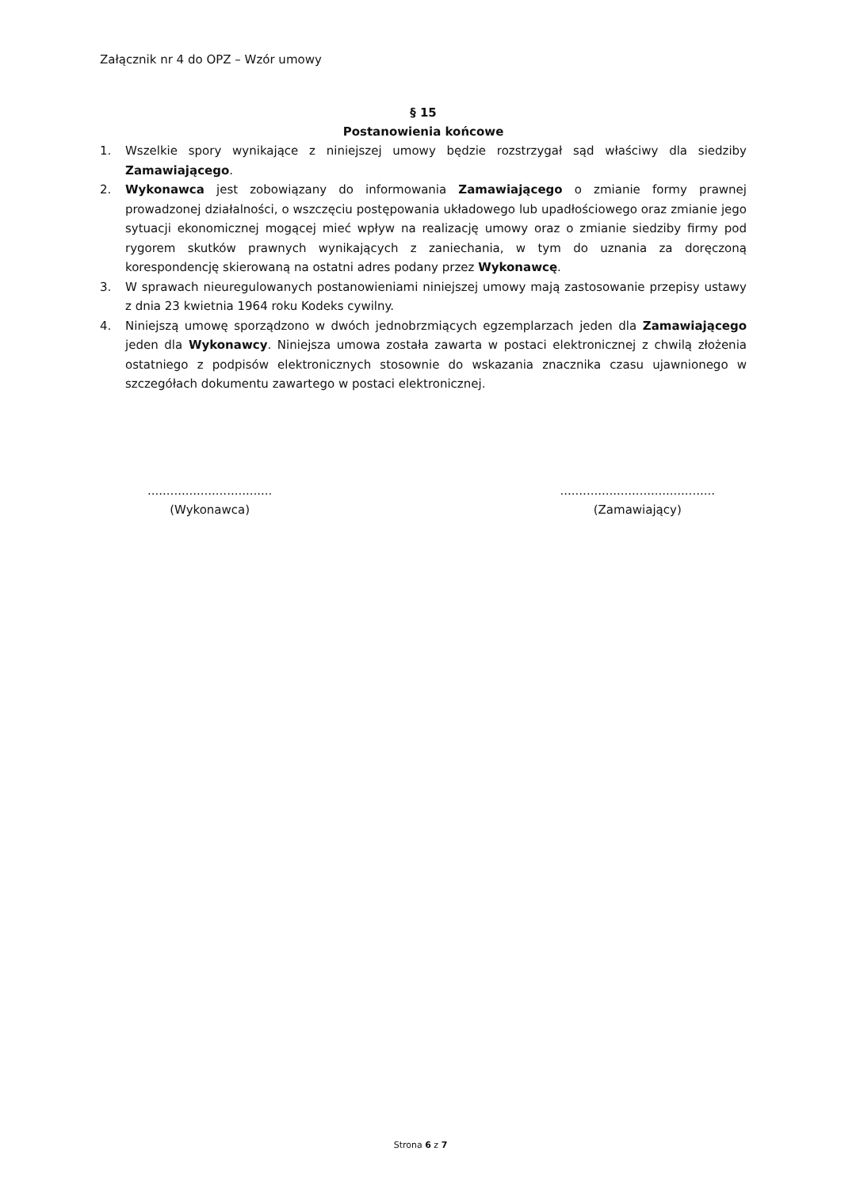Załącznik nr 4 do OPZ – Wzór umowy
§ 15
Postanowienia końcowe
1. Wszelkie spory wynikające z niniejszej umowy będzie rozstrzygał sąd właściwy dla siedziby Zamawiającego.
2. Wykonawca jest zobowiązany do informowania Zamawiającego o zmianie formy prawnej prowadzonej działalności, o wszczęciu postępowania układowego lub upadłościowego oraz zmianie jego sytuacji ekonomicznej mogącej mieć wpływ na realizację umowy oraz o zmianie siedziby firmy pod rygorem skutków prawnych wynikających z zaniechania, w tym do uznania za doręczoną korespondencję skierowaną na ostatni adres podany przez Wykonawcę.
3. W sprawach nieuregulowanych postanowieniami niniejszej umowy mają zastosowanie przepisy ustawy z dnia 23 kwietnia 1964 roku Kodeks cywilny.
4. Niniejszą umowę sporządzono w dwóch jednobrzmiących egzemplarzach jeden dla Zamawiającego jeden dla Wykonawcy. Niniejsza umowa została zawarta w postaci elektronicznej z chwilą złożenia ostatniego z podpisów elektronicznych stosownie do wskazania znacznika czasu ujawnionego w szczegółach dokumentu zawartego w postaci elektronicznej.
.................................
(Wykonawca)
.........................................
(Zamawiający)
Strona 6 z 7